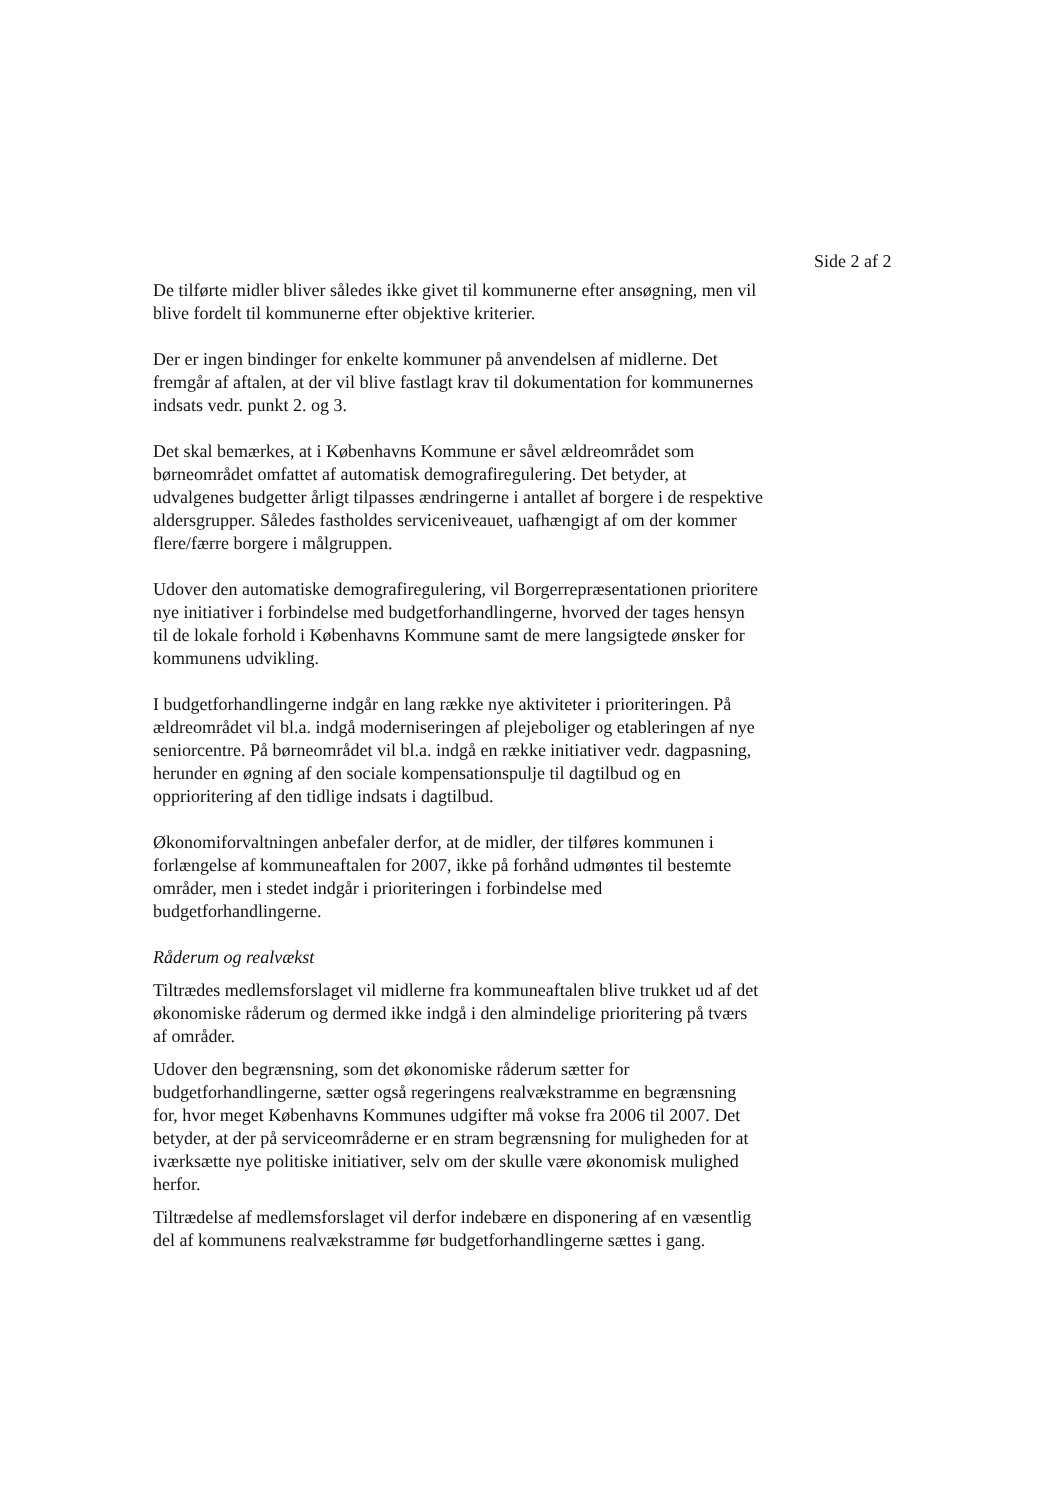Side 2 af 2
De tilførte midler bliver således ikke givet til kommunerne efter ansøgning, men vil blive fordelt til kommunerne efter objektive kriterier.
Der er ingen bindinger for enkelte kommuner på anvendelsen af midlerne. Det fremgår af aftalen, at der vil blive fastlagt krav til dokumentation for kommunernes indsats vedr. punkt 2. og 3.
Det skal bemærkes, at i Københavns Kommune er såvel ældreområdet som børneområdet omfattet af automatisk demografiregulering. Det betyder, at udvalgenes budgetter årligt tilpasses ændringerne i antallet af borgere i de respektive aldersgrupper. Således fastholdes serviceniveauet, uafhængigt af om der kommer flere/færre borgere i målgruppen.
Udover den automatiske demografiregulering, vil Borgerrepræsentationen prioritere nye initiativer i forbindelse med budgetforhandlingerne, hvorved der tages hensyn til de lokale forhold i Københavns Kommune samt de mere langsigtede ønsker for kommunens udvikling.
I budgetforhandlingerne indgår en lang række nye aktiviteter i prioriteringen. På ældreområdet vil bl.a. indgå moderniseringen af plejeboliger og etableringen af nye seniorcentre. På børneområdet vil bl.a. indgå en række initiativer vedr. dagpasning, herunder en øgning af den sociale kompensationspulje til dagtilbud og en opprioritering af den tidlige indsats i dagtilbud.
Økonomiforvaltningen anbefaler derfor, at de midler, der tilføres kommunen i forlængelse af kommuneaftalen for 2007, ikke på forhånd udmøntes til bestemte områder, men i stedet indgår i prioriteringen i forbindelse med budgetforhandlingerne.
Råderum og realvækst
Tiltrædes medlemsforslaget vil midlerne fra kommuneaftalen blive trukket ud af det økonomiske råderum og dermed ikke indgå i den almindelige prioritering på tværs af områder.
Udover den begrænsning, som det økonomiske råderum sætter for budgetforhandlingerne, sætter også regeringens realvækstramme en begrænsning for, hvor meget Københavns Kommunes udgifter må vokse fra 2006 til 2007. Det betyder, at der på serviceområderne er en stram begrænsning for muligheden for at iværksætte nye politiske initiativer, selv om der skulle være økonomisk mulighed herfor.
Tiltrædelse af medlemsforslaget vil derfor indebære en disponering af en væsentlig del af kommunens realvækstramme før budgetforhandlingerne sættes i gang.